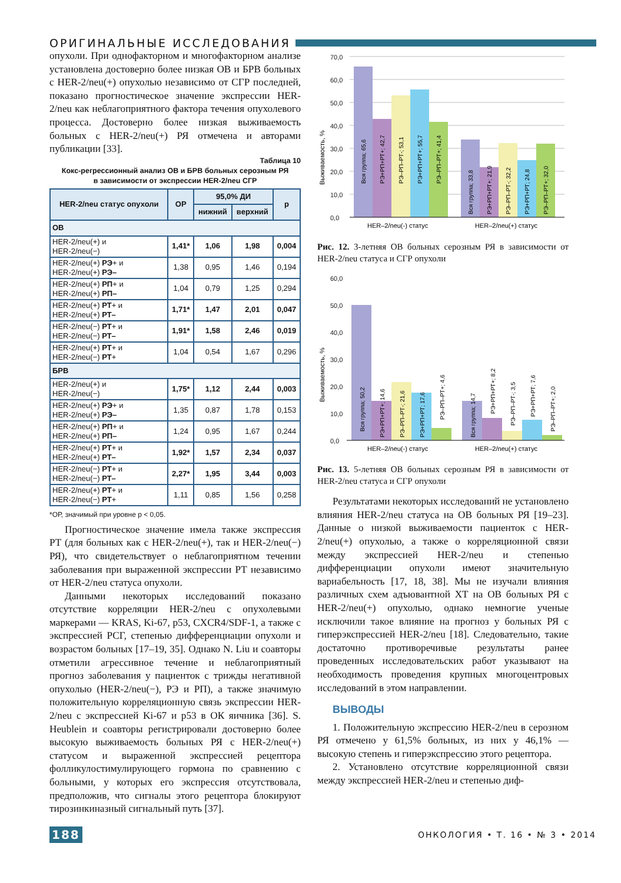ОРИГИНАЛЬНЫЕ ИССЛЕДОВАНИЯ
опухоли. При однофакторном и многофакторном анализе установлена достоверно более низкая ОВ и БРВ больных с HER-2/neu(+) опухолью независимо от СГР последней, показано прогностическое значение экспрессии HER-2/neu как неблагоприятного фактора течения опухолевого процесса. Достоверно более низкая выживаемость больных с HER-2/neu(+) РЯ отмечена и авторами публикации [33].
Таблица 10
Кокс-регрессионный анализ ОВ и БРВ больных серозным РЯ
в зависимости от экспрессии HER-2/neu СГР
| HER-2/neu статус опухоли | ОР | 95,0% ДИ | | p |
| --- | --- | --- | --- | --- |
| | | нижний | верхний | |
| ОВ | | | | |
| HER-2/neu(+) и HER-2/neu(−) | 1,41* | 1,06 | 1,98 | 0,004 |
| HER-2/neu(+) РЭ + и HER-2/neu(+) РЭ– | 1,38 | 0,95 | 1,46 | 0,194 |
| HER-2/neu(+) РП + и HER-2/neu(+) РП– | 1,04 | 0,79 | 1,25 | 0,294 |
| HER-2/neu(+) РТ + и HER-2/neu(+) РТ– | 1,71* | 1,47 | 2,01 | 0,047 |
| HER-2/neu(−) РТ + и HER-2/neu(−) РТ– | 1,91* | 1,58 | 2,46 | 0,019 |
| HER-2/neu(+) РТ + и HER-2/neu(−) РТ + | 1,04 | 0,54 | 1,67 | 0,296 |
| БРВ | | | | |
| HER-2/neu(+) и HER-2/neu(−) | 1,75* | 1,12 | 2,44 | 0,003 |
| HER-2/neu(+) РЭ + и HER-2/neu(+) РЭ– | 1,35 | 0,87 | 1,78 | 0,153 |
| HER-2/neu(+) РП + и HER-2/neu(+) РП– | 1,24 | 0,95 | 1,67 | 0,244 |
| HER-2/neu(+) РТ + и HER-2/neu(+) РТ– | 1,92* | 1,57 | 2,34 | 0,037 |
| HER-2/neu(−) РТ + и HER-2/neu(−) РТ– | 2,27* | 1,95 | 3,44 | 0,003 |
| HER-2/neu(+) РТ + и HER-2/neu(−) РТ + | 1,11 | 0,85 | 1,56 | 0,258 |
*ОР, значимый при уровне p < 0,05.
Прогностическое значение имела также экспрессия РТ (для больных как с HER-2/neu(+), так и HER-2/neu(−) РЯ), что свидетельствует о неблагоприятном течении заболевания при выраженной экспрессии РТ независимо от HER-2/neu статуса опухоли.
Данными некоторых исследований показано отсутствие корреляции HER-2/neu с опухолевыми маркерами — KRAS, Ki-67, p53, CXCR4/SDF-1, а также с экспрессией РСГ, степенью дифференциации опухоли и возрастом больных [17–19, 35]. Однако N. Liu и соавторы отметили агрессивное течение и неблагоприятный прогноз заболевания у пациенток с трижды негативной опухолью (HER-2/neu(−), РЭ и РП), а также значимую положительную корреляционную связь экспрессии HER-2/neu с экспрессией Ki-67 и p53 в ОК яичника [36]. S. Heublein и соавторы регистрировали достоверно более высокую выживаемость больных РЯ с HER-2/neu(+) статусом и выраженной экспрессией рецептора фолликулостимулирующего гормона по сравнению с больными, у которых его экспрессия отсутствовала, предположив, что сигналы этого рецептора блокируют тирозинкиназный сигнальный путь [37].
Выживаемость, %
0,0
10,0
20,0
30,0
40,0
50,0
60,0
70,0
Вся группа; 65,6
РЭ+РП+РТ+; 42,7
РЭ–РП–РТ-; 53,1
РЭ+РП+РТ+; 55,7
РЭ–РП–РТ+; 41,4
Вся группа; 33,8
РЭ+РП+РТ+; 21,9
РЭ–РП–РТ-; 32,2
РЭ+РП+РТ; 24,8
РЭ–РП–РТ+; 32,0
HER–2/neu(-) статус
HER–2/neu(+) статус
Рис. 12. 3-летняя ОВ больных серозным РЯ в зависимости от HER-2/neu статуса и СГР опухоли
Выживаемость, %
0,0
10,0
20,0
30,0
40,0
50,0
60,0
Вся группа; 50,2
РЭ+РП+РТ+; 14,6
РЭ–РП–РТ-; 21,6
РЭ+РП+РТ; 17,6
РЭ–РП–РТ+; 4,6
Вся группа; 14,7
РЭ+РП+РТ+; 8,2
РЭ–РП–РТ-; 3,5
РЭ+РП+РТ; 7,6
РЭ–РП–РТ+; 2,0
HER–2/neu(-) статус
HER–2/neu(+) статус
Рис. 13. 5-летняя ОВ больных серозным РЯ в зависимости от HER-2/neu статуса и СГР опухоли
Результатами некоторых исследований не установлено влияния HER-2/neu статуса на ОВ больных РЯ [19–23]. Данные о низкой выживаемости пациенток с HER-2/neu(+) опухолью, а также о корреляционной связи между экспрессией HER-2/neu и степенью дифференциации опухоли имеют значительную вариабельность [17, 18, 38]. Мы не изучали влияния различных схем адъювантной ХТ на ОВ больных РЯ с HER-2/neu(+) опухолью, однако немногие ученые исключили такое влияние на прогноз у больных РЯ с гиперэкспрессией HER-2/neu [18]. Следовательно, такие достаточно противоречивые результаты ранее проведенных исследовательских работ указывают на необходимость проведения крупных многоцентровых исследований в этом направлении.
ВЫВОДЫ
1. Положительную экспрессию HER-2/neu в серозном РЯ отмечено у 61,5% больных, из них у 46,1% — высокую степень и гиперэкспрессию этого рецептора.
2. Установлено отсутствие корреляционной связи между экспрессией HER-2/neu и степенью диф-
188 ОНКОЛОГИЯ • Т. 16 • № 3 • 2014